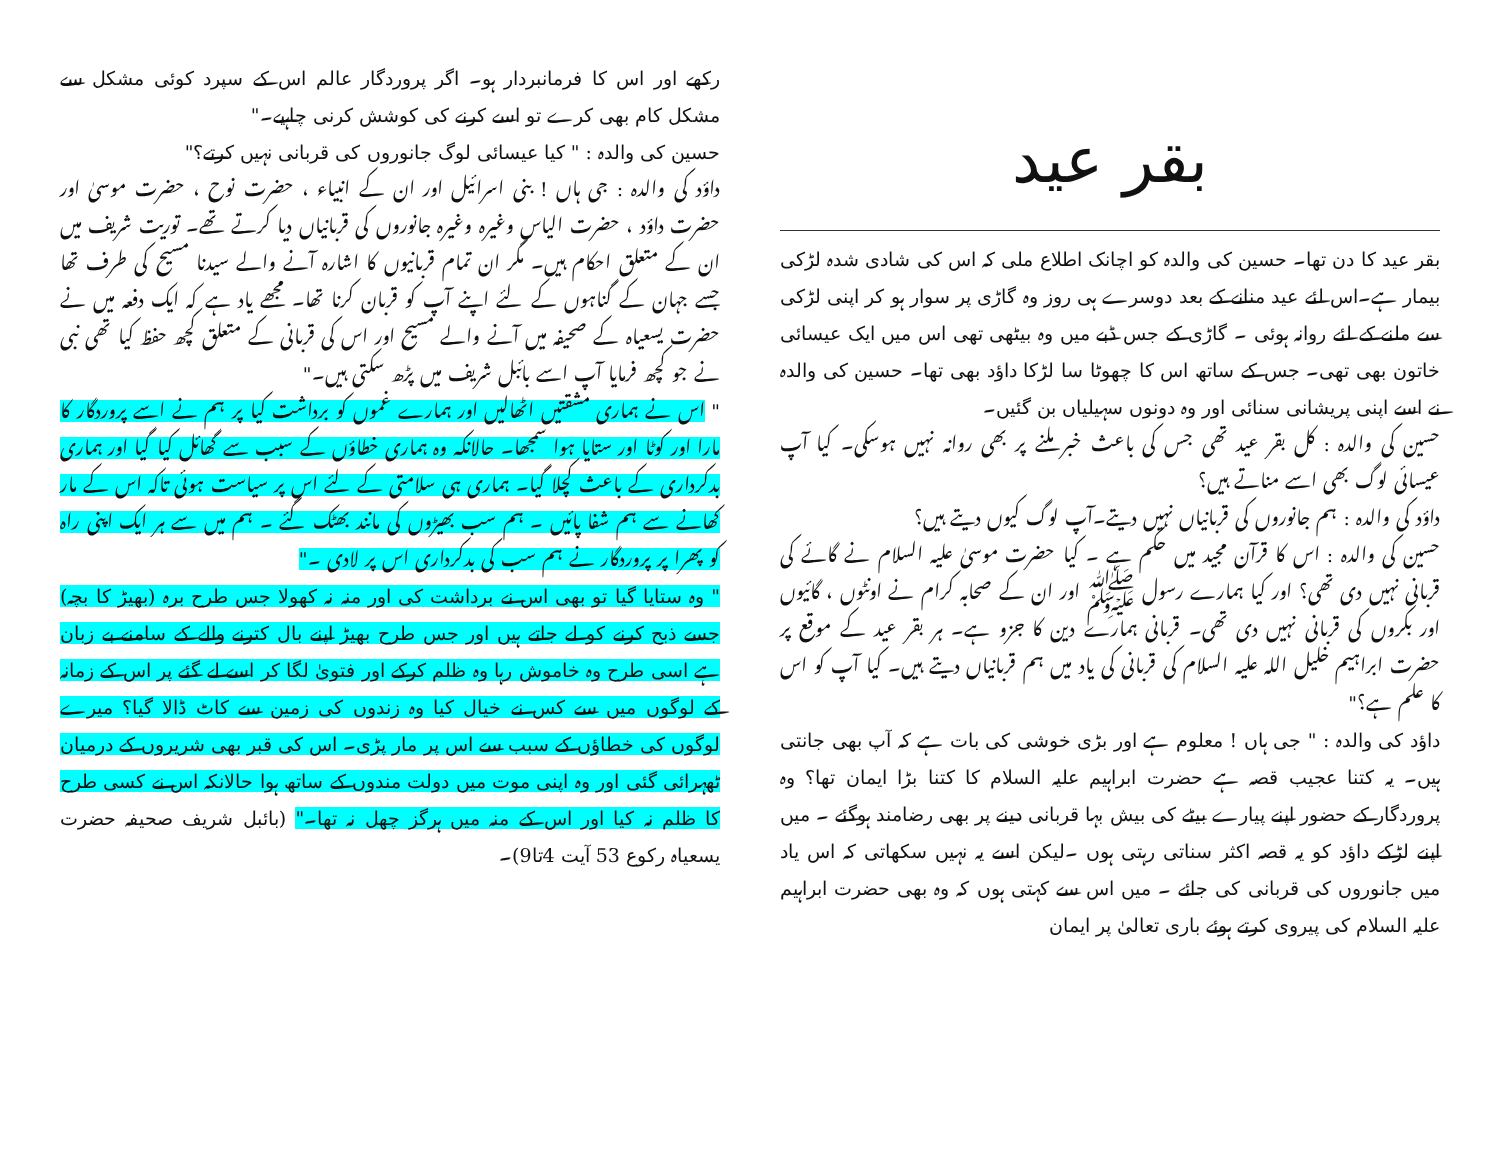بقر عید
بقر عید کا دن تھا۔ حسین کی والدہ کو اچانک اطلاع ملی کہ اس کی شادی شدہ لڑکی بیمار ہے۔اس لئے عید منانے کے بعد دوسرے ہی روز وہ گاڑی پر سوار ہو کر اپنی لڑکی سے ملنے کے لئے روانہ ہوئی ۔ گاڑی کے جس ڈبے میں وہ بیٹھی تھی اس میں ایک عیسائی خاتون بھی تھی۔ جس کے ساتھ اس کا چھوٹا سا لڑکا داؤد بھی تھا۔ حسین کی والدہ نے اسے اپنی پریشانی سنائی اور وہ دونوں سہیلیاں بن گئیں۔
حسین کی والدہ : کل بقر عید تھی جس کی باعث خبر ملنے پر بھی روانہ نہیں ہوسکی۔ کیا آپ عیسائی لوگ بھی اسے مناتے ہیں؟
داؤد کی والدہ : ہم جانوروں کی قربانیاں نہیں دیتے۔آپ لوگ کیوں دیتے ہیں؟
حسین کی والدہ : اس کا قرآن مجید میں حکم ہے ۔ کیا حضرت موسیٰ علیہ السلام نے گائے کی قربانی نہیں دی تھی؟ اور کیا ہمارے رسول ﷺ اور ان کے صحابہ کرام نے اونٹوں ، گائیوں اور بکروں کی قربانی نہیں دی تھی۔ قربانی ہمارے دین کا جزو ہے۔ ہر بقر عید کے موقع پر حضرت ابراہیم خلیل اللہ علیہ السلام کی قربانی کی یاد میں ہم قربانیاں دیتے ہیں۔ کیا آپ کو اس کا علم ہے؟"
داؤد کی والدہ : " جی ہاں ! معلوم ہے اور بڑی خوشی کی بات ہے کہ آپ بھی جانتی ہیں۔ یہ کتنا عجیب قصہ ہے حضرت ابراہیم علیہ السلام کا کتنا بڑا ایمان تھا؟ وہ پروردگار کے حضور اپنے پیارے بیٹے کی بیش بہا قربانی دینے پر بھی رضامند ہوگئے ۔ میں اپنے لڑکے داؤد کو یہ قصہ اکثر سناتی رہتی ہوں ۔لیکن اسے یہ نہیں سکھاتی کہ اس یاد میں جانوروں کی قربانی کی جائے ۔ میں اس سے کہتی ہوں کہ وہ بھی حضرت ابراہیم علیہ السلام کی پیروی کرتے ہوئے باری تعالیٰ پر ایمان
رکھے اور اس کا فرمانبردار ہو۔ اگر پروردگار عالم اس کے سپرد کوئی مشکل سے مشکل کام بھی کرے تو اسے کرنے کی کوشش کرنی چاہیے۔"
حسین کی والدہ : " کیا عیسائی لوگ جانوروں کی قربانی نہیں کرتے؟"
داؤد کی والدہ : جی ہاں ! بنی اسرائیل اور ان کے انبیاء ، حضرت نوح ، حضرت موسیٰ اور حضرت داؤد ، حضرت الیاس وغیرہ وغیرہ جانوروں کی قربانیاں دیا کرتے تھے۔ توریت شریف میں ان کے متعلق احکام ہیں۔ مگر ان تمام قربانیوں کا اشارہ آنے والے سیدنا مسیح کی طرف تھا جسے جہان کے گناہوں کے لئے اپنے آپ کو قربان کرنا تھا۔ مجھے یاد ہے کہ ایک دفعہ میں نے حضرت یسعیاہ کے صحیفہ میں آنے والے مسیح اور اس کی قربانی کے متعلق کچھ حفظ کیا تھی نبی نے جو کچھ فرمایا آپ اسے بائبل شریف میں پڑھ سکتی ہیں۔"
" اس نے ہماری مشقتیں اٹھالیں اور ہمارے غموں کو برداشت کیا پر ہم نے اسے پروردگار کا مارا اور کوٹا اور ستایا ہوا سمجھا۔ حالانکہ وہ ہماری خطاؤں کے سبب سے گھائل کیا گیا اور ہماری بدکرداری کے باعث کچلا گیا۔ ہماری ہی سلامتی کے لئے اس پر سیاست ہوئی تاکہ اس کے مار کھانے سے ہم شفا پائیں ۔ ہم سب بھیڑوں کی مانند بھٹک گئے ۔ ہم میں سے ہر ایک اپنی راہ کو پھرا پر پروردگار نے ہم سب کی بدکرداری اس پر لادی ۔"
" وہ ستایا گیا تو بھی اس نے برداشت کی اور منہ نہ کھولا جس طرح برہ (بھیڑ کا بچہ) جسے ذبح کرنے کو لے جاتے ہیں اور جس طرح بھیڑ اپنے بال کترنے والے کے سامنے بے زبان ہے اسی طرح وہ خاموش رہا وہ ظلم کرکے اور فتویٰ لگا کر اسے لے گئے پر اس کے زمانہ کے لوگوں میں سے کس نے خیال کیا وہ زندوں کی زمین سے کاٹ ڈالا گیا؟ میرے لوگوں کی خطاؤں کے سبب سے اس پر مار پڑی۔ اس کی قبر بھی شریروں کے درمیان ٹھہرائی گئی اور وہ اپنی موت میں دولت مندوں کے ساتھ ہوا حالانکہ اس نے کسی طرح کا ظلم نہ کیا اور اس کے منہ میں ہرگز چھل نہ تھا۔" (بائبل شریف صحیفہ حضرت یسعیاہ رکوع 53 آیت 4تا9)۔